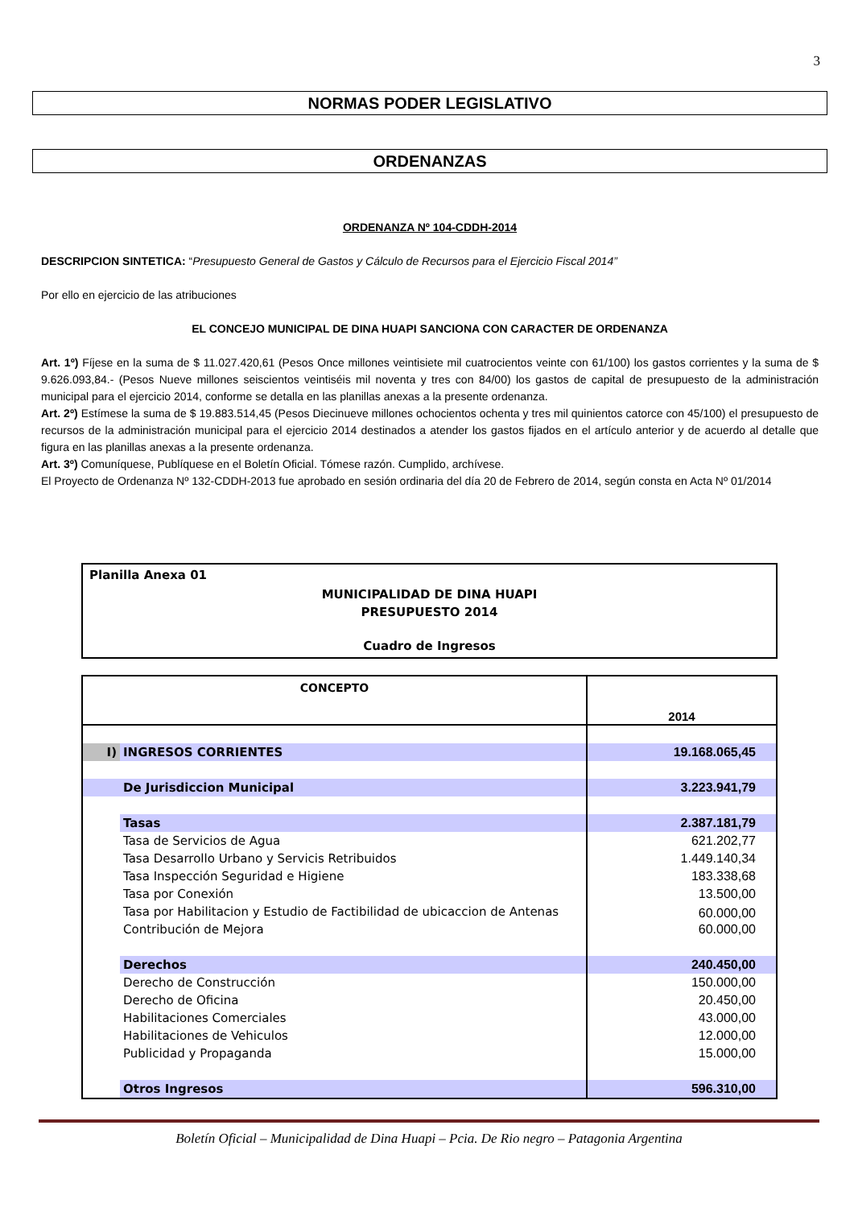3
NORMAS PODER LEGISLATIVO
ORDENANZAS
ORDENANZA Nº 104-CDDH-2014
DESCRIPCION SINTETICA: “Presupuesto General de Gastos y Cálculo de Recursos para el Ejercicio Fiscal 2014”
Por ello en ejercicio de las atribuciones
EL CONCEJO MUNICIPAL DE DINA HUAPI SANCIONA CON CARACTER DE ORDENANZA
Art. 1º) Fíjese en la suma de $ 11.027.420,61 (Pesos Once millones veintisiete mil cuatrocientos veinte con 61/100) los gastos corrientes y la suma de $ 9.626.093,84.- (Pesos Nueve millones seiscientos veintiséis mil noventa y tres con 84/00) los gastos de capital de presupuesto de la administración municipal para el ejercicio 2014, conforme se detalla en las planillas anexas a la presente ordenanza.
Art. 2º) Estímese la suma de $ 19.883.514,45 (Pesos Diecinueve millones ochocientos ochenta y tres mil quinientos catorce con 45/100) el presupuesto de recursos de la administración municipal para el ejercicio 2014 destinados a atender los gastos fijados en el artículo anterior y de acuerdo al detalle que figura en las planillas anexas a la presente ordenanza.
Art. 3º) Comuníquese, Publíquese en el Boletín Oficial. Tómese razón. Cumplido, archívese.
El Proyecto de Ordenanza Nº 132-CDDH-2013 fue aprobado en sesión ordinaria del día 20 de Febrero de 2014, según consta en Acta Nº 01/2014
Planilla Anexa 01
MUNICIPALIDAD DE DINA HUAPI
PRESUPUESTO 2014
Cuadro de Ingresos
| CONCEPTO | | 2014 |
| --- | --- | --- |
| I) | INGRESOS CORRIENTES | 19.168.065,45 |
| | De Jurisdiccion Municipal | 3.223.941,79 |
| | Tasas | 2.387.181,79 |
| | Tasa de Servicios de Agua | 621.202,77 |
| | Tasa Desarrollo Urbano y Servicis Retribuidos | 1.449.140,34 |
| | Tasa Inspección Seguridad e Higiene | 183.338,68 |
| | Tasa por Conexión | 13.500,00 |
| | Tasa por Habilitacion y Estudio de Factibilidad de ubicaccion de Antenas | 60.000,00 |
| | Contribución de Mejora | 60.000,00 |
| | Derechos | 240.450,00 |
| | Derecho de Construcción | 150.000,00 |
| | Derecho de Oficina | 20.450,00 |
| | Habilitaciones Comerciales | 43.000,00 |
| | Habilitaciones de Vehiculos | 12.000,00 |
| | Publicidad y Propaganda | 15.000,00 |
| | Otros Ingresos | 596.310,00 |
Boletín Oficial – Municipalidad de Dina Huapi – Pcia. De Rio negro – Patagonia Argentina